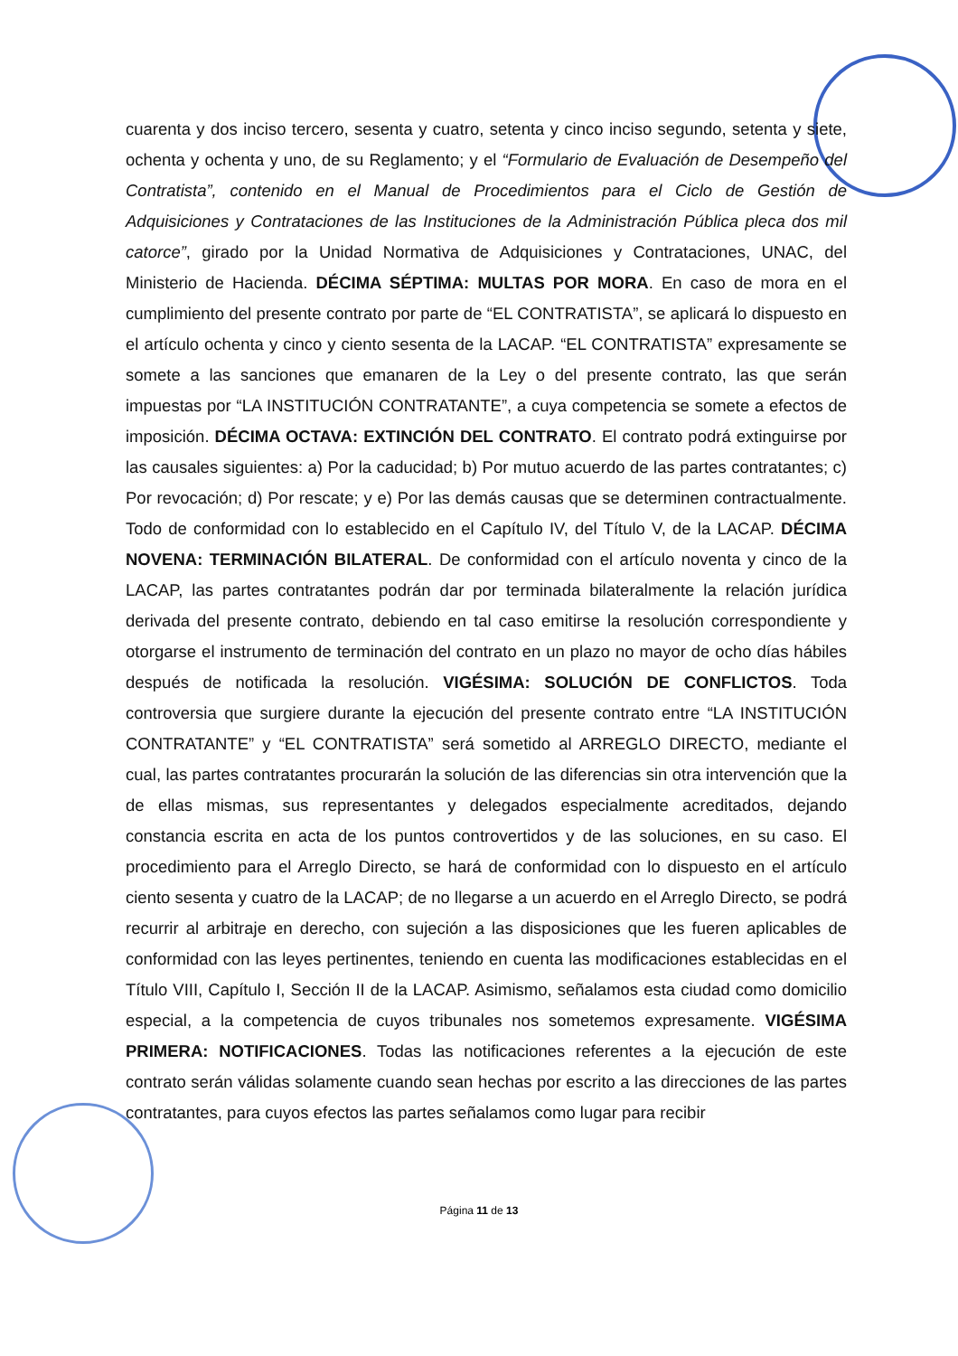cuarenta y dos inciso tercero, sesenta y cuatro, setenta y cinco inciso segundo, setenta y siete, ochenta y ochenta y uno, de su Reglamento; y el “Formulario de Evaluación de Desempeño del Contratista”, contenido en el Manual de Procedimientos para el Ciclo de Gestión de Adquisiciones y Contrataciones de las Instituciones de la Administración Pública pleca dos mil catorce”, girado por la Unidad Normativa de Adquisiciones y Contrataciones, UNAC, del Ministerio de Hacienda. DÉCIMA SÉPTIMA: MULTAS POR MORA. En caso de mora en el cumplimiento del presente contrato por parte de “EL CONTRATISTA”, se aplicará lo dispuesto en el artículo ochenta y cinco y ciento sesenta de la LACAP. “EL CONTRATISTA” expresamente se somete a las sanciones que emanaren de la Ley o del presente contrato, las que serán impuestas por “LA INSTITUCIÓN CONTRATANTE”, a cuya competencia se somete a efectos de imposición. DÉCIMA OCTAVA: EXTINCIÓN DEL CONTRATO. El contrato podrá extinguirse por las causales siguientes: a) Por la caducidad; b) Por mutuo acuerdo de las partes contratantes; c) Por revocación; d) Por rescate; y e) Por las demás causas que se determinen contractualmente. Todo de conformidad con lo establecido en el Capítulo IV, del Título V, de la LACAP. DÉCIMA NOVENA: TERMINACIÓN BILATERAL. De conformidad con el artículo noventa y cinco de la LACAP, las partes contratantes podrán dar por terminada bilateralmente la relación jurídica derivada del presente contrato, debiendo en tal caso emitirse la resolución correspondiente y otorgarse el instrumento de terminación del contrato en un plazo no mayor de ocho días hábiles después de notificada la resolución. VIGÉSIMA: SOLUCIÓN DE CONFLICTOS. Toda controversia que surgiere durante la ejecución del presente contrato entre “LA INSTITUCIÓN CONTRATANTE” y “EL CONTRATISTA” será sometido al ARREGLO DIRECTO, mediante el cual, las partes contratantes procurarán la solución de las diferencias sin otra intervención que la de ellas mismas, sus representantes y delegados especialmente acreditados, dejando constancia escrita en acta de los puntos controvertidos y de las soluciones, en su caso. El procedimiento para el Arreglo Directo, se hará de conformidad con lo dispuesto en el artículo ciento sesenta y cuatro de la LACAP; de no llegarse a un acuerdo en el Arreglo Directo, se podrá recurrir al arbitraje en derecho, con sujeción a las disposiciones que les fueren aplicables de conformidad con las leyes pertinentes, teniendo en cuenta las modificaciones establecidas en el Título VIII, Capítulo I, Sección II de la LACAP. Asimismo, señalamos esta ciudad como domicilio especial, a la competencia de cuyos tribunales nos sometemos expresamente. VIGÉSIMA PRIMERA: NOTIFICACIONES. Todas las notificaciones referentes a la ejecución de este contrato serán válidas solamente cuando sean hechas por escrito a las direcciones de las partes contratantes, para cuyos efectos las partes señalamos como lugar para recibir
Página 11 de 13